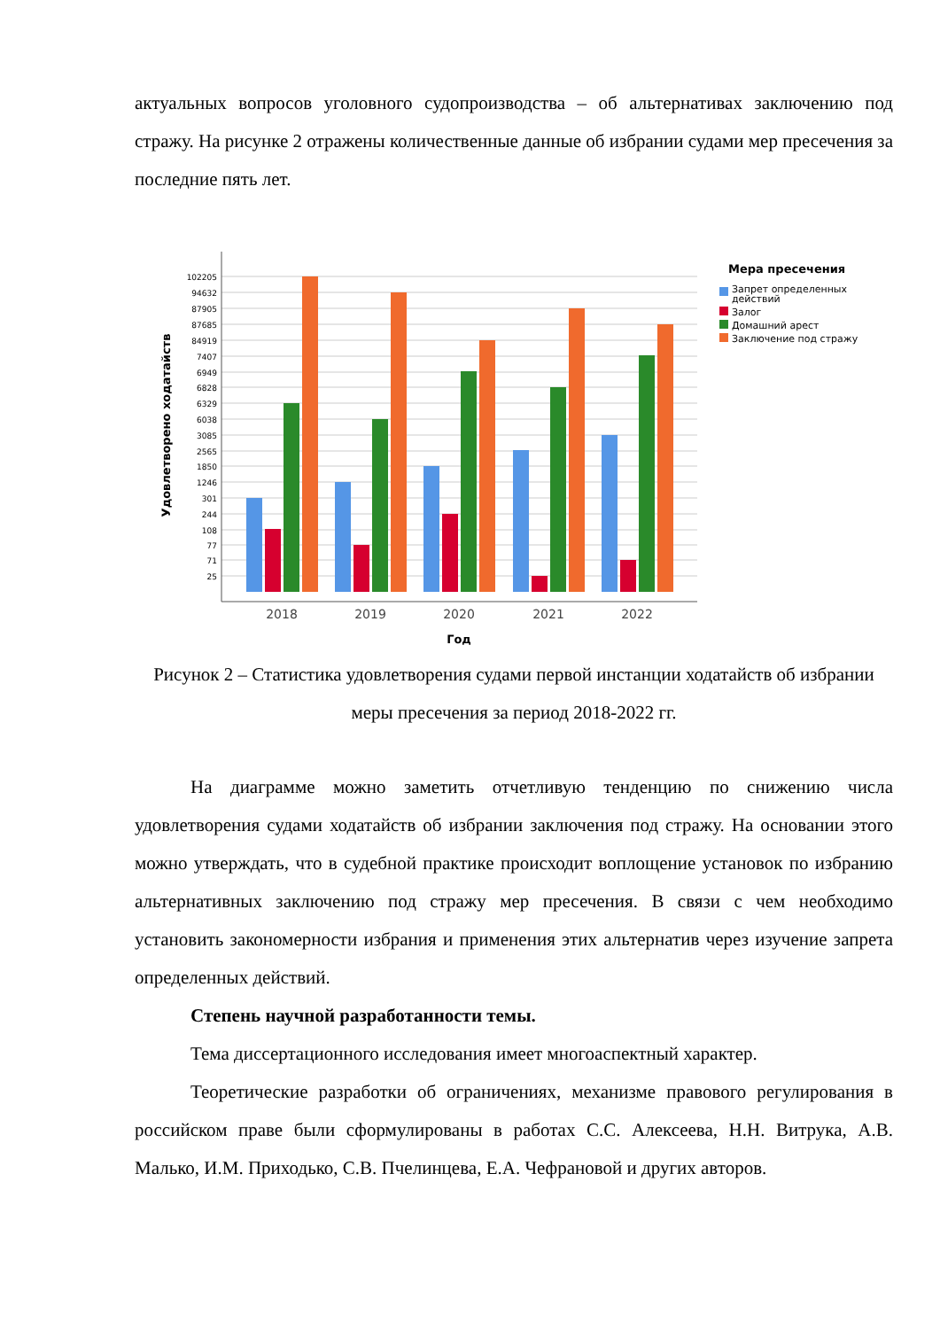актуальных вопросов уголовного судопроизводства – об альтернативах заключению под стражу. На рисунке 2 отражены количественные данные об избрании судами мер пресечения за последние пять лет.
102205
94632
87905
87685
84919
7407
6949
6828
6329
6038
3085
2565
1850
1246
301
244
108
77
71
25
2018
2019
2020
2021
2022
Год
Удовлетворено ходатайств
Мера пресечения
Запрет определенных
действий
Залог
Домашний арест
Заключение под стражу
Рисунок 2 – Статистика удовлетворения судами первой инстанции ходатайств об избрании меры пресечения за период 2018-2022 гг.
На диаграмме можно заметить отчетливую тенденцию по снижению числа удовлетворения судами ходатайств об избрании заключения под стражу. На основании этого можно утверждать, что в судебной практике происходит воплощение установок по избранию альтернативных заключению под стражу мер пресечения. В связи с чем необходимо установить закономерности избрания и применения этих альтернатив через изучение запрета определенных действий.
Степень научной разработанности темы.
Тема диссертационного исследования имеет многоаспектный характер.
Теоретические разработки об ограничениях, механизме правового регулирования в российском праве были сформулированы в работах С.С. Алексеева, Н.Н. Витрука, А.В. Малько, И.М. Приходько, С.В. Пчелинцева, Е.А. Чефрановой и других авторов.